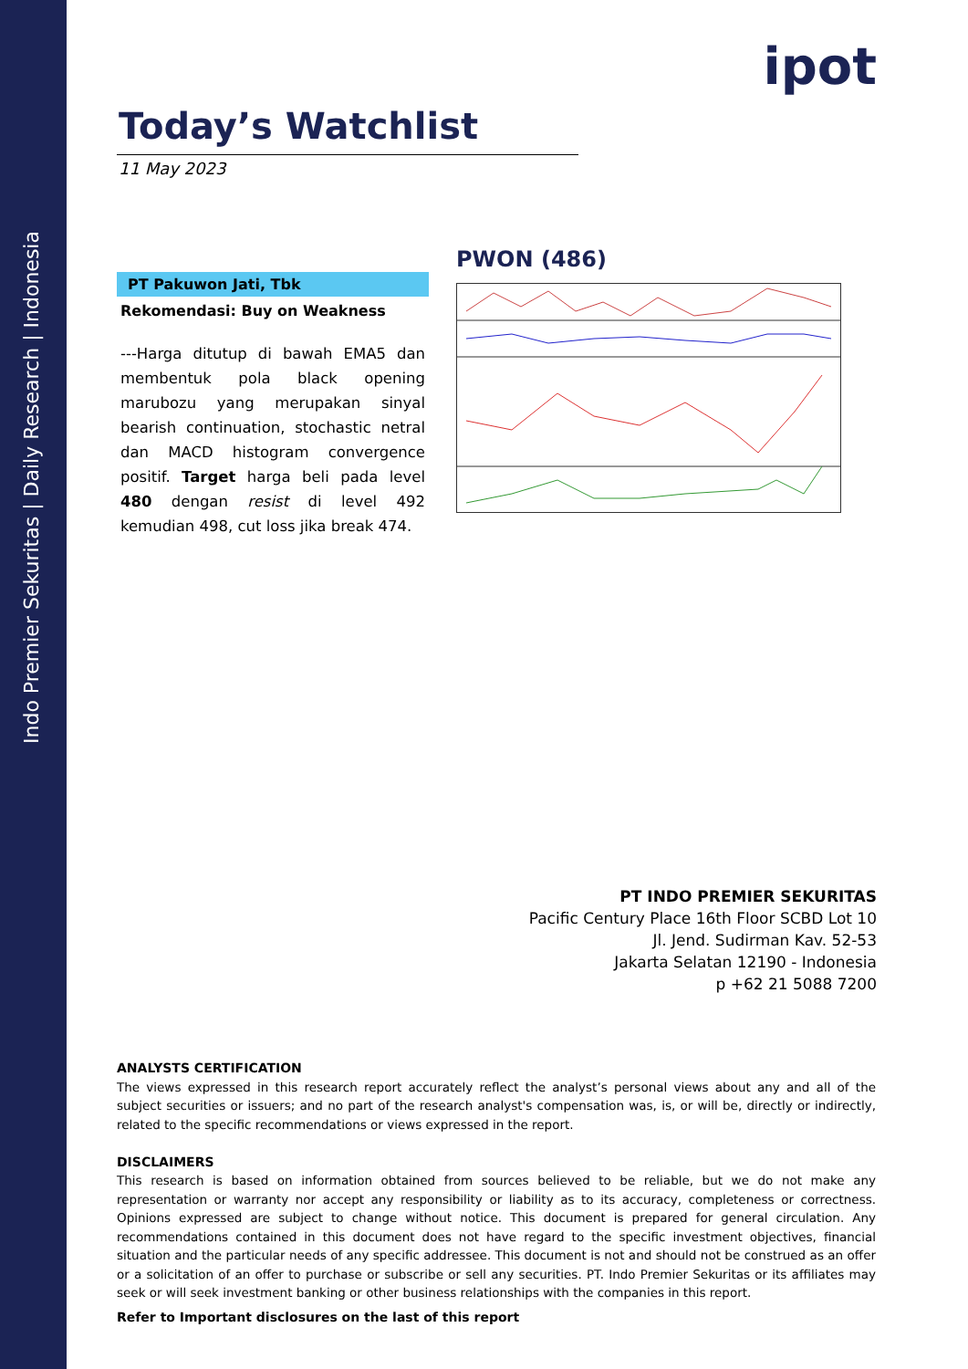Indo Premier Sekuritas | Daily Research | Indonesia
ipot
Today’s Watchlist
11 May 2023
PT Pakuwon Jati, Tbk
Rekomendasi: Buy on Weakness
---Harga ditutup di bawah EMA5 dan membentuk pola black opening marubozu yang merupakan sinyal bearish continuation, stochastic netral dan MACD histogram convergence positif. Target harga beli pada level 480 dengan resist di level 492 kemudian 498, cut loss jika break 474.
PWON (486)
PT INDO PREMIER SEKURITAS
Pacific Century Place 16th Floor SCBD Lot 10
Jl. Jend. Sudirman Kav. 52-53
Jakarta Selatan 12190 - Indonesia
p +62 21 5088 7200
ANALYSTS CERTIFICATION
The views expressed in this research report accurately reflect the analyst’s personal views about any and all of the subject securities or issuers; and no part of the research analyst's compensation was, is, or will be, directly or indirectly, related to the specific recommendations or views expressed in the report.
DISCLAIMERS
This research is based on information obtained from sources believed to be reliable, but we do not make any representation or warranty nor accept any responsibility or liability as to its accuracy, completeness or correctness. Opinions expressed are subject to change without notice. This document is prepared for general circulation. Any recommendations contained in this document does not have regard to the specific investment objectives, financial situation and the particular needs of any specific addressee. This document is not and should not be construed as an offer or a solicitation of an offer to purchase or subscribe or sell any securities. PT. Indo Premier Sekuritas or its affiliates may seek or will seek investment banking or other business relationships with the companies in this report.
Refer to Important disclosures on the last of this report